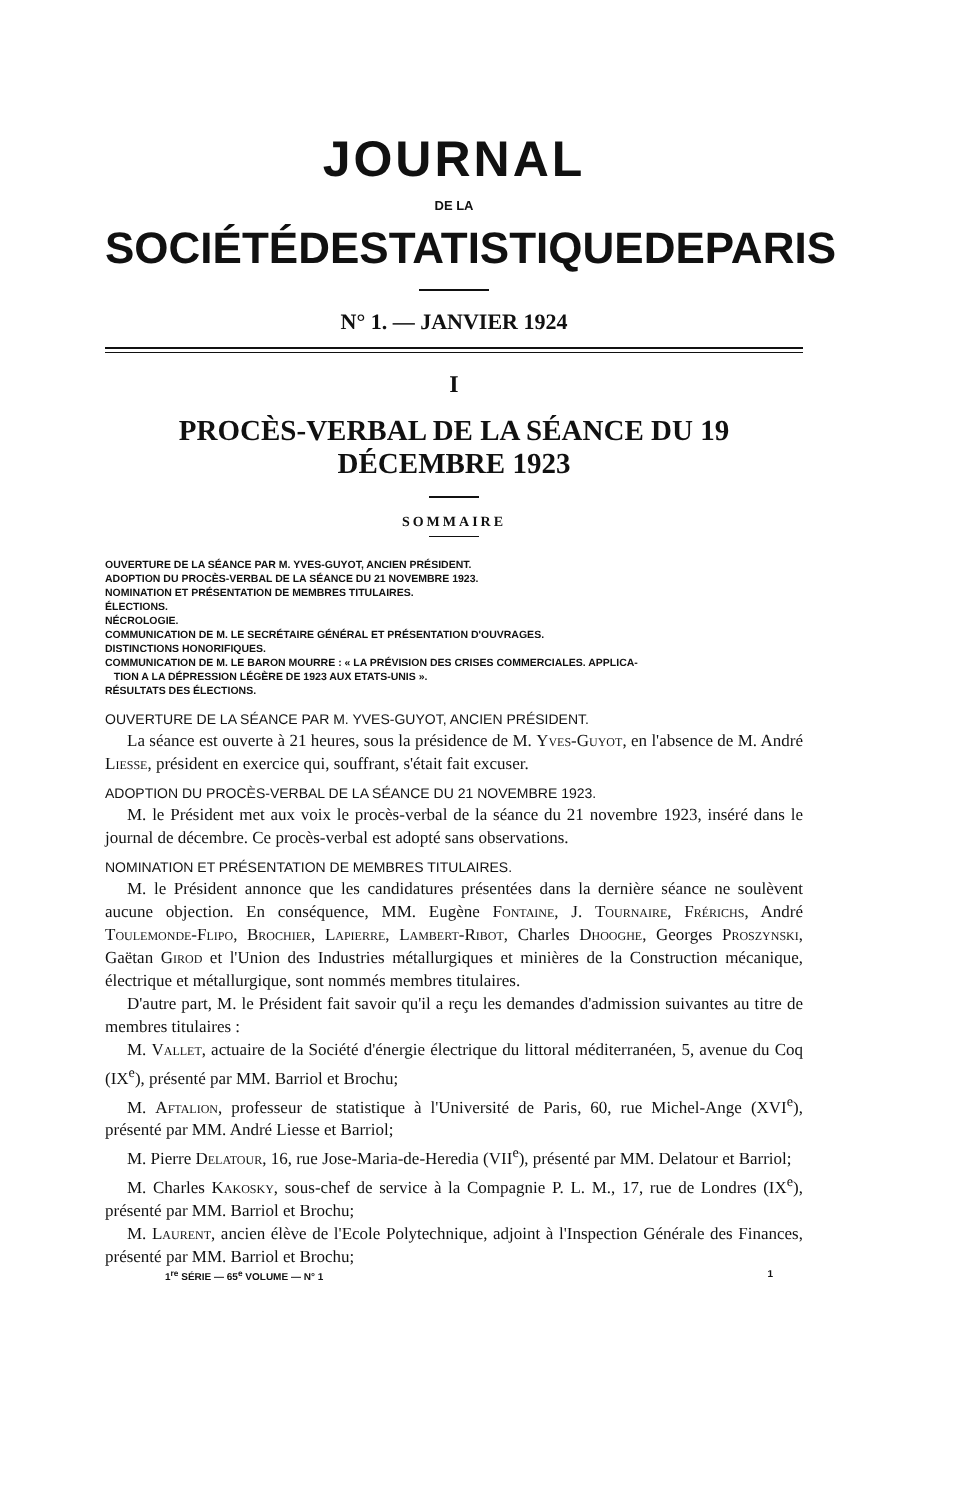JOURNAL
DE LA
SOCIÉTÉ DE STATISTIQUE DE PARIS
N° 1. — JANVIER 1924
I
PROCÈS-VERBAL DE LA SÉANCE DU 19 DÉCEMBRE 1923
SOMMAIRE
OUVERTURE DE LA SÉANCE PAR M. YVES-GUYOT, ANCIEN PRÉSIDENT.
ADOPTION DU PROCÈS-VERBAL DE LA SÉANCE DU 21 NOVEMBRE 1923.
NOMINATION ET PRÉSENTATION DE MEMBRES TITULAIRES.
ÉLECTIONS.
NÉCROLOGIE.
COMMUNICATION DE M. LE SECRÉTAIRE GÉNÉRAL ET PRÉSENTATION D'OUVRAGES.
DISTINCTIONS HONORIFIQUES.
COMMUNICATION DE M. LE BARON MOURRE : « LA PRÉVISION DES CRISES COMMERCIALES. APPLICA-
TION A LA DÉPRESSION LÉGÈRE DE 1923 AUX ETATS-UNIS ».
RÉSULTATS DES ÉLECTIONS.
OUVERTURE DE LA SÉANCE PAR M. YVES-GUYOT, ANCIEN PRÉSIDENT.
La séance est ouverte à 21 heures, sous la présidence de M. Yves-Guyot, en l'absence de M. André Liesse, président en exercice qui, souffrant, s'était fait excuser.
ADOPTION DU PROCÈS-VERBAL DE LA SÉANCE DU 21 NOVEMBRE 1923.
M. le Président met aux voix le procès-verbal de la séance du 21 novembre 1923, inséré dans le journal de décembre. Ce procès-verbal est adopté sans observations.
NOMINATION ET PRÉSENTATION DE MEMBRES TITULAIRES.
M. le Président annonce que les candidatures présentées dans la dernière séance ne soulèvent aucune objection. En conséquence, MM. Eugène Fontaine, J. Tournaire, Frérichs, André Toulemonde-Flipo, Brochier, Lapierre, Lambert-Ribot, Charles Dhooghe, Georges Proszynski, Gaëtan Girod et l'Union des Industries métallurgiques et minières de la Construction mécanique, électrique et métallurgique, sont nommés membres titulaires.
D'autre part, M. le Président fait savoir qu'il a reçu les demandes d'admission suivantes au titre de membres titulaires :
M. Vallet, actuaire de la Société d'énergie électrique du littoral méditerranéen, 5, avenue du Coq (IX<sup>e</sup>), présenté par MM. Barriol et Brochu;
M. Aftalion, professeur de statistique à l'Université de Paris, 60, rue Michel-Ange (XVI<sup>e</sup>), présenté par MM. André Liesse et Barriol;
M. Pierre Delatour, 16, rue Jose-Maria-de-Heredia (VII<sup>e</sup>), présenté par MM. Delatour et Barriol;
M. Charles Kakosky, sous-chef de service à la Compagnie P. L. M., 17, rue de Londres (IX<sup>e</sup>), présenté par MM. Barriol et Brochu;
M. Laurent, ancien élève de l'Ecole Polytechnique, adjoint à l'Inspection Générale des Finances, présenté par MM. Barriol et Brochu;
1<sup>re</sup> SÉRIE — 65<sup>e</sup> VOLUME — N° 1 1